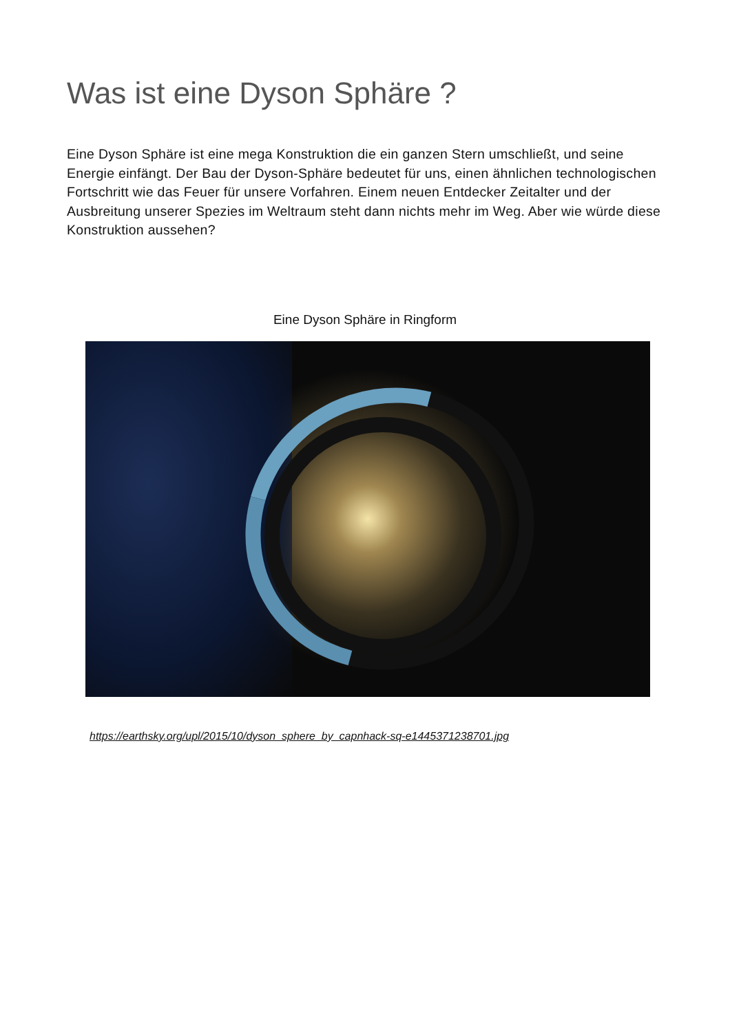Was ist eine Dyson Sphäre ?
Eine Dyson Sphäre ist eine mega Konstruktion die ein ganzen Stern umschließt, und seine Energie einfängt. Der Bau der Dyson-Sphäre bedeutet für uns, einen ähnlichen technologischen Fortschritt wie das Feuer für unsere Vorfahren. Einem neuen Entdecker Zeitalter und der Ausbreitung unserer Spezies im Weltraum steht dann nichts mehr im Weg. Aber wie würde diese Konstruktion aussehen?
Eine Dyson Sphäre in Ringform
https://earthsky.org/upl/2015/10/dyson_sphere_by_capnhack-sq-e1445371238701.jpg